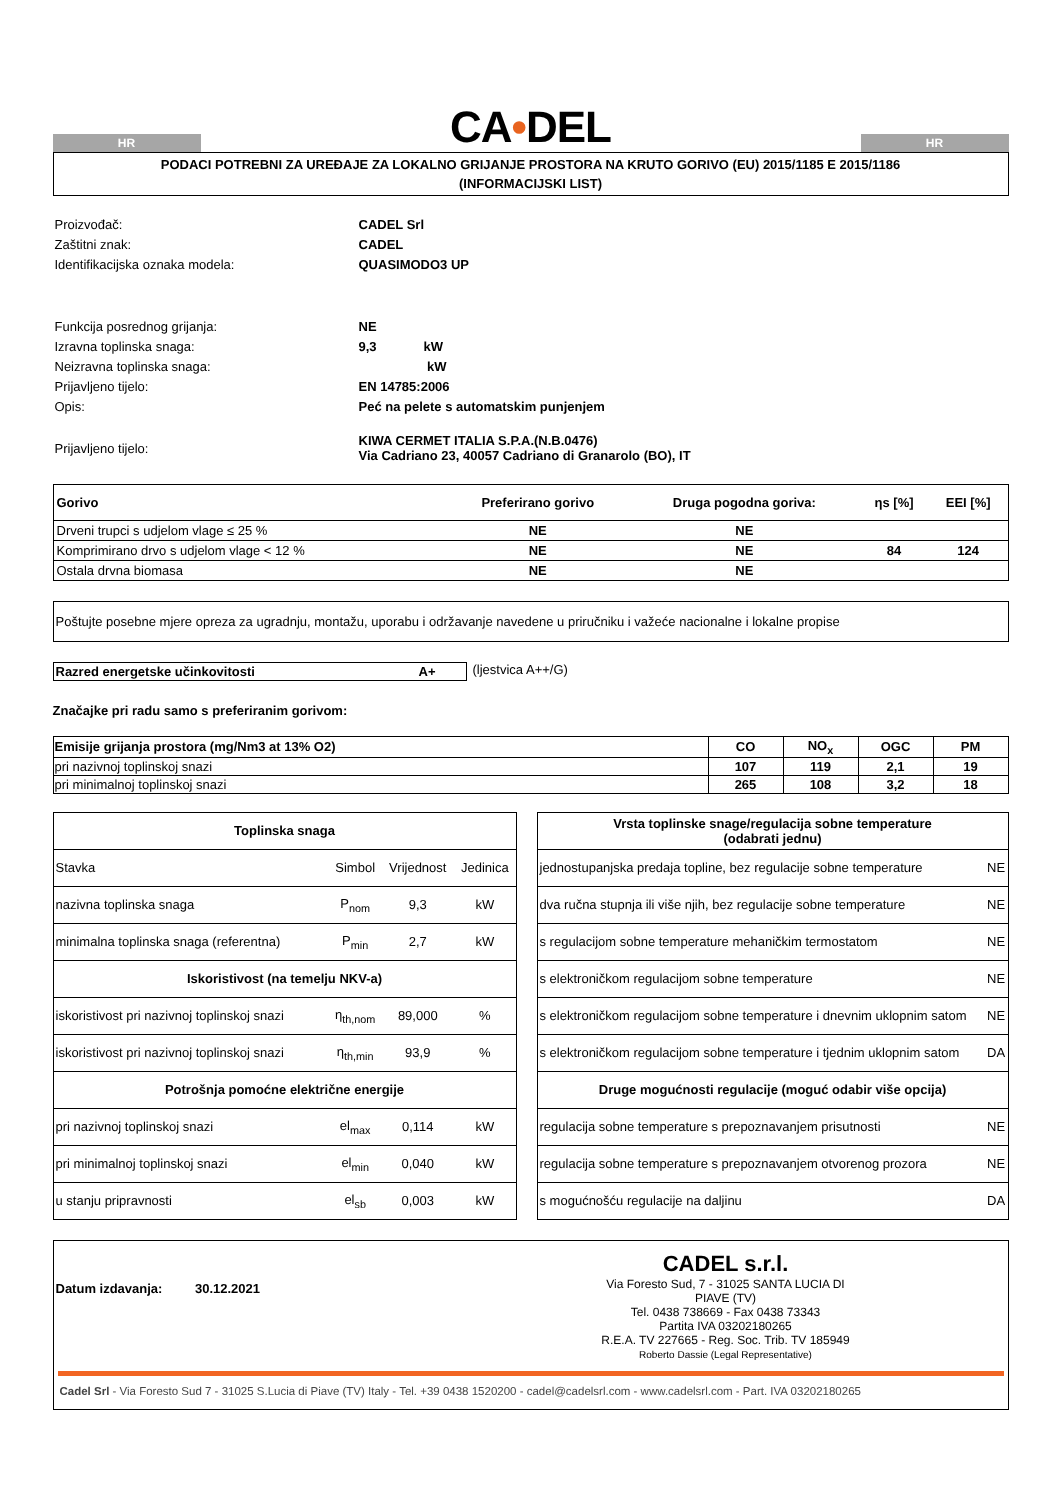HR
CA•DEL
HR
PODACI POTREBNI ZA UREĐAJE ZA LOKALNO GRIJANJE PROSTORA NA KRUTO GORIVO (EU) 2015/1185 E 2015/1186
(INFORMACIJSKI LIST)
| Proizvođač: | CADEL Srl | |
| Zaštitni znak: | CADEL | |
| Identifikacijska oznaka modela: | QUASIMODO3 UP | |
| Funkcija posrednog grijanja: | NE | |
| Izravna toplinska snaga: | 9,3 kW | |
| Neizravna toplinska snaga: | kW | |
| Prijavljeno tijelo: | EN 14785:2006 | |
| Opis: | Peć na pelete s automatskim punjenjem | |
| Prijavljeno tijelo: | KIWA CERMET ITALIA S.P.A.(N.B.0476) Via Cadriano 23, 40057 Cadriano di Granarolo (BO), IT | |
| Gorivo | Preferirano gorivo | Druga pogodna goriva: | ηs [%] | EEI [%] |
| --- | --- | --- | --- | --- |
| Drveni trupci s udjelom vlage ≤ 25 % | NE | NE | | |
| Komprimirano drvo s udjelom vlage < 12 % | NE | NE | 84 | 124 |
| Ostala drvna biomasa | NE | NE | | |
Poštujte posebne mjere opreza za ugradnju, montažu, uporabu i održavanje navedene u priručniku i važeće nacionalne i lokalne propise
Razred energetske učinkovitosti A+ (ljestvica A++/G)
Značajke pri radu samo s preferiranim gorivom:
| Emisije grijanja prostora (mg/Nm3 at 13% O2) | CO | NO<sub>x</sub> | OGC | PM |
| --- | --- | --- | --- | --- |
| pri nazivnoj toplinskoj snazi | 107 | 119 | 2,1 | 19 |
| pri minimalnoj toplinskoj snazi | 265 | 108 | 3,2 | 18 |
| Toplinska snaga | | | |
| --- | --- | --- | --- |
| Stavka | Simbol | Vrijednost | Jedinica |
| nazivna toplinska snaga | P<sub>nom</sub> | 9,3 | kW |
| minimalna toplinska snaga (referentna) | P<sub>min</sub> | 2,7 | kW |
| Iskoristivost (na temelju NKV-a) | | | |
| iskoristivost pri nazivnoj toplinskoj snazi | η<sub>th,nom</sub> | 89,000 | % |
| iskoristivost pri nazivnoj toplinskoj snazi | η<sub>th,min</sub> | 93,9 | % |
| Potrošnja pomoćne električne energije | | | |
| pri nazivnoj toplinskoj snazi | el<sub>max</sub> | 0,114 | kW |
| pri minimalnoj toplinskoj snazi | el<sub>min</sub> | 0,040 | kW |
| u stanju pripravnosti | el<sub>sb</sub> | 0,003 | kW |
| Vrsta toplinske snage/regulacija sobne temperature (odabrati jednu) | |
| --- | --- |
| jednostupanjska predaja topline, bez regulacije sobne temperature | NE |
| dva ručna stupnja ili više njih, bez regulacije sobne temperature | NE |
| s regulacijom sobne temperature mehaničkim termostatom | NE |
| s elektroničkom regulacijom sobne temperature | NE |
| s elektroničkom regulacijom sobne temperature i dnevnim uklopnim satom | NE |
| s elektroničkom regulacijom sobne temperature i tjednim uklopnim satom | DA |
| Druge mogućnosti regulacije (moguć odabir više opcija) | |
| regulacija sobne temperature s prepoznavanjem prisutnosti | NE |
| regulacija sobne temperature s prepoznavanjem otvorenog prozora | NE |
| s mogućnošću regulacije na daljinu | DA |
Datum izdavanja: 30.12.2021
CADEL s.r.l.
Via Foresto Sud, 7 - 31025 SANTA LUCIA DI PIAVE (TV)
Tel. 0438 738669 - Fax 0438 73343
Partita IVA 03202180265
R.E.A. TV 227665 - Reg. Soc. Trib. TV 185949
Roberto Dassie (Legal Representative)
Cadel Srl - Via Foresto Sud 7 - 31025 S.Lucia di Piave (TV) Italy - Tel. +39 0438 1520200 - cadel@cadelsrl.com - www.cadelsrl.com - Part. IVA 03202180265